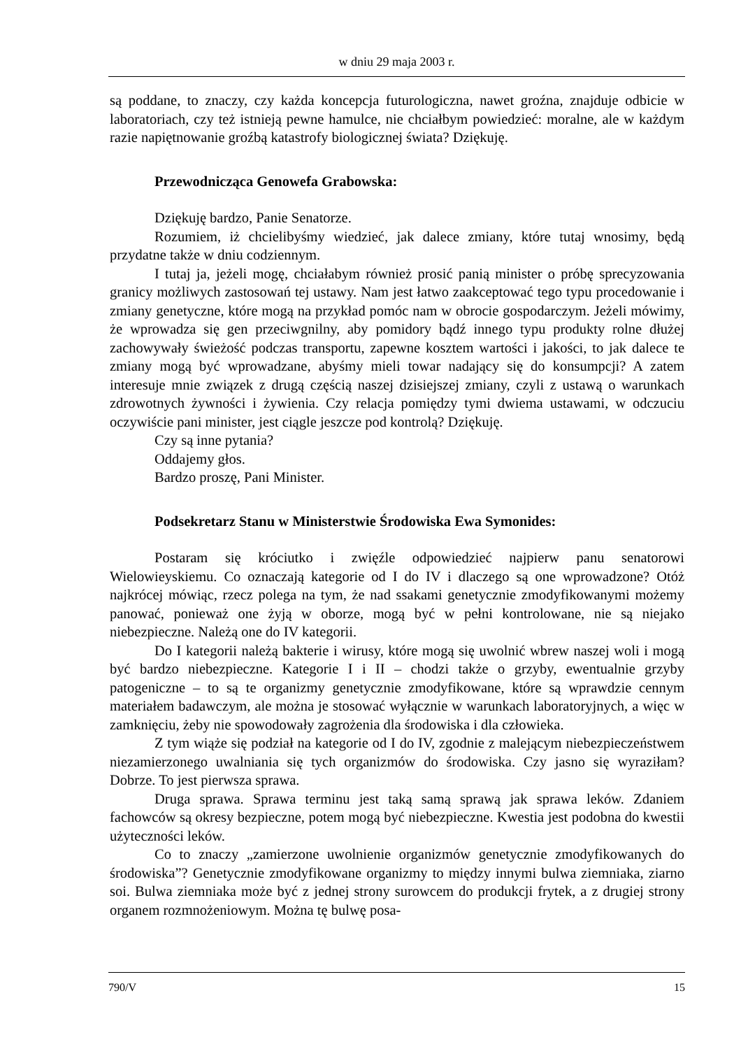w dniu 29 maja 2003 r.
są poddane, to znaczy, czy każda koncepcja futurologiczna, nawet groźna, znajduje odbicie w laboratoriach, czy też istnieją pewne hamulce, nie chciałbym powiedzieć: moralne, ale w każdym razie napiętnowanie groźbą katastrofy biologicznej świata? Dziękuję.
Przewodnicząca Genowefa Grabowska:
Dziękuję bardzo, Panie Senatorze.
Rozumiem, iż chcielibyśmy wiedzieć, jak dalece zmiany, które tutaj wnosimy, będą przydatne także w dniu codziennym.
I tutaj ja, jeżeli mogę, chciałabym również prosić panią minister o próbę sprecyzowania granicy możliwych zastosowań tej ustawy. Nam jest łatwo zaakceptować tego typu procedowanie i zmiany genetyczne, które mogą na przykład pomóc nam w obrocie gospodarczym. Jeżeli mówimy, że wprowadza się gen przeciwgnilny, aby pomidory bądź innego typu produkty rolne dłużej zachowywały świeżość podczas transportu, zapewne kosztem wartości i jakości, to jak dalece te zmiany mogą być wprowadzane, abyśmy mieli towar nadający się do konsumpcji? A zatem interesuje mnie związek z drugą częścią naszej dzisiejszej zmiany, czyli z ustawą o warunkach zdrowotnych żywności i żywienia. Czy relacja pomiędzy tymi dwiema ustawami, w odczuciu oczywiście pani minister, jest ciągle jeszcze pod kontrolą? Dziękuję.
Czy są inne pytania?
Oddajemy głos.
Bardzo proszę, Pani Minister.
Podsekretarz Stanu w Ministerstwie Środowiska Ewa Symonides:
Postaram się króciutko i zwięźle odpowiedzieć najpierw panu senatorowi Wielowieyskiemu. Co oznaczają kategorie od I do IV i dlaczego są one wprowadzone? Otóż najkrócej mówiąc, rzecz polega na tym, że nad ssakami genetycznie zmodyfikowanymi możemy panować, ponieważ one żyją w oborze, mogą być w pełni kontrolowane, nie są niejako niebezpieczne. Należą one do IV kategorii.
Do I kategorii należą bakterie i wirusy, które mogą się uwolnić wbrew naszej woli i mogą być bardzo niebezpieczne. Kategorie I i II – chodzi także o grzyby, ewentualnie grzyby patogeniczne – to są te organizmy genetycznie zmodyfikowane, które są wprawdzie cennym materiałem badawczym, ale można je stosować wyłącznie w warunkach laboratoryjnych, a więc w zamknięciu, żeby nie spowodowały zagrożenia dla środowiska i dla człowieka.
Z tym wiąże się podział na kategorie od I do IV, zgodnie z malejącym niebezpieczeństwem niezamierzonego uwalniania się tych organizmów do środowiska. Czy jasno się wyraziłam? Dobrze. To jest pierwsza sprawa.
Druga sprawa. Sprawa terminu jest taką samą sprawą jak sprawa leków. Zdaniem fachowców są okresy bezpieczne, potem mogą być niebezpieczne. Kwestia jest podobna do kwestii użyteczności leków.
Co to znaczy „zamierzone uwolnienie organizmów genetycznie zmodyfikowanych do środowiska”? Genetycznie zmodyfikowane organizmy to między innymi bulwa ziemniaka, ziarno soi. Bulwa ziemniaka może być z jednej strony surowcem do produkcji frytek, a z drugiej strony organem rozmnożeniowym. Można tę bulwę posa-
790/V 15